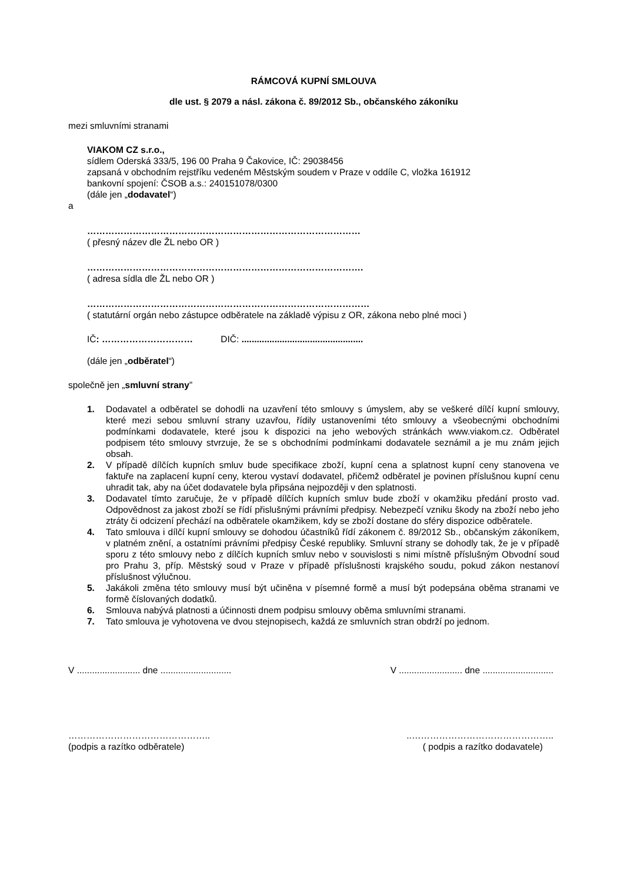RÁMCOVÁ KUPNÍ SMLOUVA
dle ust. § 2079 a násl. zákona č. 89/2012 Sb., občanského zákoníku
mezi smluvními stranami
VIAKOM CZ s.r.o.,
sídlem Oderská 333/5, 196 00 Praha 9 Čakovice, IČ: 29038456
zapsaná v obchodním rejstříku vedeném Městským soudem v Praze v oddíle C, vložka 161912
bankovní spojení: ČSOB a.s.: 240151078/0300
(dále jen „dodavatel“)
a
………………………………………………………………………………
( přesný název dle ŽL nebo OR )
……………………………………………………………………………….
( adresa sídla dle ŽL nebo OR )
…………………………………………………………………………………
( statutární orgán nebo zástupce odběratele na základě výpisu z OR, zákona nebo plné moci )
IČ: ………………………… DIČ: ................................................
(dále jen „odběratel“)
společně jen „smluvní strany”
1. Dodavatel a odběratel se dohodli na uzavření této smlouvy s úmyslem, aby se veškeré dílčí kupní smlouvy, které mezi sebou smluvní strany uzavřou, řídily ustanoveními této smlouvy a všeobecnými obchodními podmínkami dodavatele, které jsou k dispozici na jeho webových stránkách www.viakom.cz. Odběratel podpisem této smlouvy stvrzuje, že se s obchodními podmínkami dodavatele seznámil a je mu znám jejich obsah.
2. V případě dílčích kupních smluv bude specifikace zboží, kupní cena a splatnost kupní ceny stanovena ve faktuře na zaplacení kupní ceny, kterou vystaví dodavatel, přičemž odběratel je povinen příslušnou kupní cenu uhradit tak, aby na účet dodavatele byla připsána nejpozději v den splatnosti.
3. Dodavatel tímto zaručuje, že v případě dílčích kupních smluv bude zboží v okamžiku předání prosto vad. Odpovědnost za jakost zboží se řídí přislušnými právními předpisy. Nebezpečí vzniku škody na zboží nebo jeho ztráty či odcizení přechází na odběratele okamžikem, kdy se zboží dostane do sféry dispozice odběratele.
4. Tato smlouva i dílčí kupní smlouvy se dohodou účastníků řídí zákonem č. 89/2012 Sb., občanským zákoníkem, v platném znění, a ostatními právními předpisy České republiky. Smluvní strany se dohodly tak, že je v případě sporu z této smlouvy nebo z dílčích kupních smluv nebo v souvislosti s nimi místně příslušným Obvodní soud pro Prahu 3, příp. Městský soud v Praze v případě příslušnosti krajského soudu, pokud zákon nestanoví příslušnost výlučnou.
5. Jakákoli změna této smlouvy musí být učiněna v písemné formě a musí být podepsána oběma stranami ve formě číslovaných dodatků.
6. Smlouva nabývá platnosti a účinnosti dnem podpisu smlouvy oběma smluvními stranami.
7. Tato smlouva je vyhotovena ve dvou stejnopisech, každá ze smluvních stran obdrží po jednom.
V ......................... dne ............................ V ......................... dne ............................
………………………………………....………………………………………..
(podpis a razítko odběratele) ( podpis a razítko dodavatele)